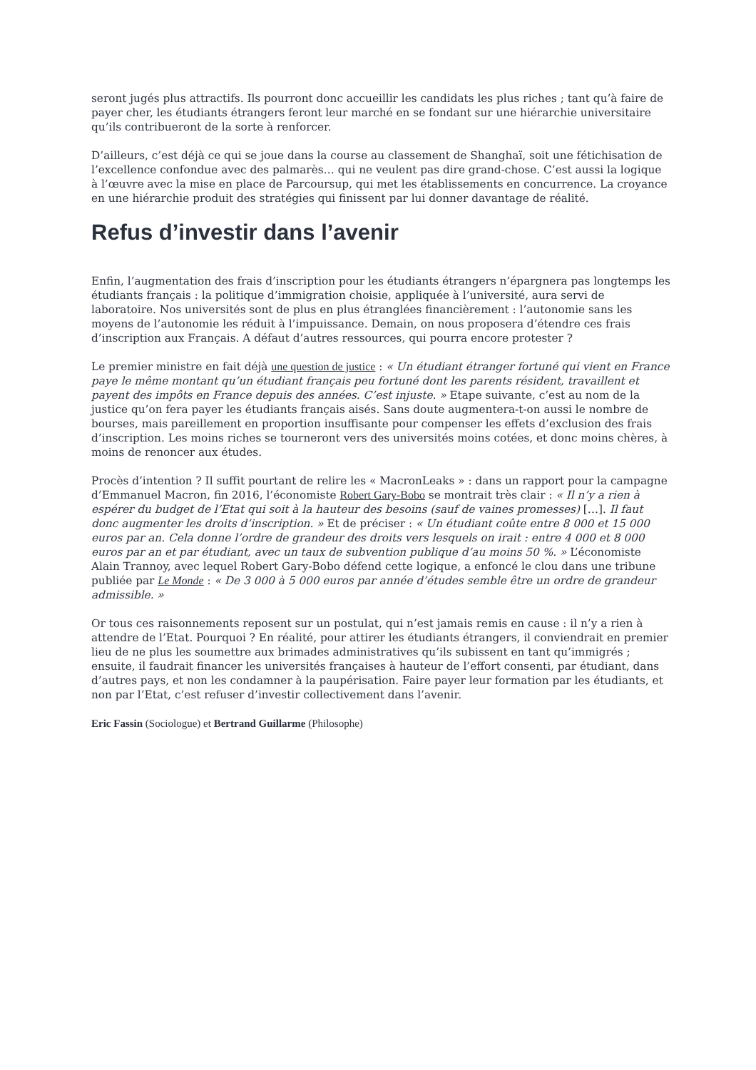seront jugés plus attractifs. Ils pourront donc accueillir les candidats les plus riches ; tant qu’à faire de payer cher, les étudiants étrangers feront leur marché en se fondant sur une hiérarchie universitaire qu’ils contribueront de la sorte à renforcer.
D’ailleurs, c’est déjà ce qui se joue dans la course au classement de Shanghaï, soit une fétichisation de l’excellence confondue avec des palmarès… qui ne veulent pas dire grand-chose. C’est aussi la logique à l’œuvre avec la mise en place de Parcoursup, qui met les établissements en concurrence. La croyance en une hiérarchie produit des stratégies qui finissent par lui donner davantage de réalité.
Refus d’investir dans l’avenir
Enfin, l’augmentation des frais d’inscription pour les étudiants étrangers n’épargnera pas longtemps les étudiants français : la politique d’immigration choisie, appliquée à l’université, aura servi de laboratoire. Nos universités sont de plus en plus étranglées financièrement : l’autonomie sans les moyens de l’autonomie les réduit à l’impuissance. Demain, on nous proposera d’étendre ces frais d’inscription aux Français. A défaut d’autres ressources, qui pourra encore protester ?
Le premier ministre en fait déjà une question de justice : « Un étudiant étranger fortuné qui vient en France paye le même montant qu’un étudiant français peu fortuné dont les parents résident, travaillent et payent des impôts en France depuis des années. C’est injuste. » Etape suivante, c’est au nom de la justice qu’on fera payer les étudiants français aisés. Sans doute augmentera-t-on aussi le nombre de bourses, mais pareillement en proportion insuffisante pour compenser les effets d’exclusion des frais d’inscription. Les moins riches se tourneront vers des universités moins cotées, et donc moins chères, à moins de renoncer aux études.
Procès d’intention ? Il suffit pourtant de relire les « MacronLeaks » : dans un rapport pour la campagne d’Emmanuel Macron, fin 2016, l’économiste Robert Gary-Bobo se montrait très clair : « Il n’y a rien à espérer du budget de l’Etat qui soit à la hauteur des besoins (sauf de vaines promesses) […]. Il faut donc augmenter les droits d’inscription. » Et de préciser : « Un étudiant coûte entre 8 000 et 15 000 euros par an. Cela donne l’ordre de grandeur des droits vers lesquels on irait : entre 4 000 et 8 000 euros par an et par étudiant, avec un taux de subvention publique d’au moins 50 %. » L’économiste Alain Trannoy, avec lequel Robert Gary-Bobo défend cette logique, a enfoncé le clou dans une tribune publiée par Le Monde : « De 3 000 à 5 000 euros par année d’études semble être un ordre de grandeur admissible. »
Or tous ces raisonnements reposent sur un postulat, qui n’est jamais remis en cause : il n’y a rien à attendre de l’Etat. Pourquoi ? En réalité, pour attirer les étudiants étrangers, il conviendrait en premier lieu de ne plus les soumettre aux brimades administratives qu’ils subissent en tant qu’immigrés ; ensuite, il faudrait financer les universités françaises à hauteur de l’effort consenti, par étudiant, dans d’autres pays, et non les condamner à la paupérisation. Faire payer leur formation par les étudiants, et non par l’Etat, c’est refuser d’investir collectivement dans l’avenir.
Eric Fassin (Sociologue) et Bertrand Guillarme (Philosophe)